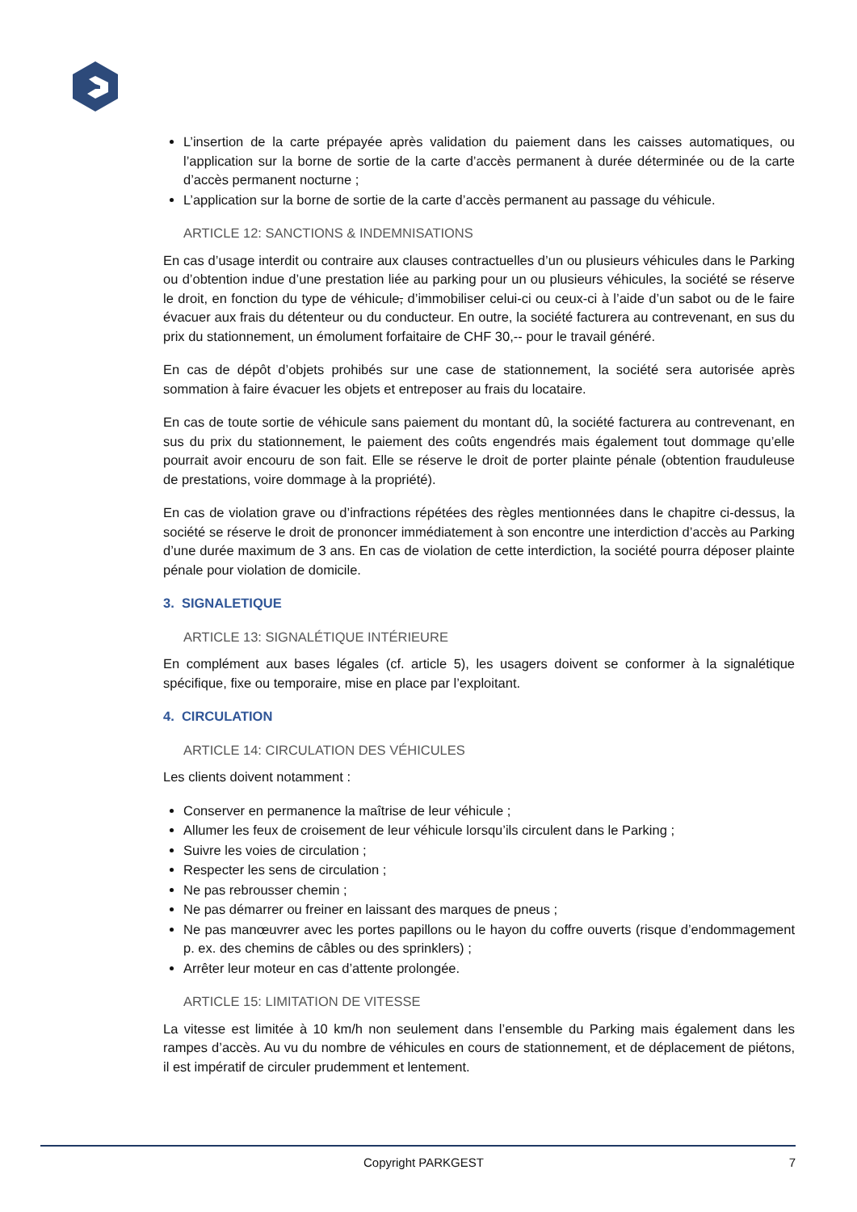L’insertion de la carte prépayée après validation du paiement dans les caisses automatiques, ou l’application sur la borne de sortie de la carte d’accès permanent à durée déterminée ou de la carte d’accès permanent nocturne ;
L’application sur la borne de sortie de la carte d’accès permanent au passage du véhicule.
ARTICLE 12: SANCTIONS & INDEMNISATIONS
En cas d’usage interdit ou contraire aux clauses contractuelles d’un ou plusieurs véhicules dans le Parking ou d’obtention indue d’une prestation liée au parking pour un ou plusieurs véhicules, la société se réserve le droit, en fonction du type de véhicule, d’immobiliser celui-ci ou ceux-ci à l’aide d’un sabot ou de le faire évacuer aux frais du détenteur ou du conducteur. En outre, la société facturera au contrevenant, en sus du prix du stationnement, un émolument forfaitaire de CHF 30,-- pour le travail généré.
En cas de dépôt d’objets prohibés sur une case de stationnement, la société sera autorisée après sommation à faire évacuer les objets et entreposer au frais du locataire.
En cas de toute sortie de véhicule sans paiement du montant dû, la société facturera au contrevenant, en sus du prix du stationnement, le paiement des coûts engendrés mais également tout dommage qu’elle pourrait avoir encouru de son fait. Elle se réserve le droit de porter plainte pénale (obtention frauduleuse de prestations, voire dommage à la propriété).
En cas de violation grave ou d’infractions répétées des règles mentionnées dans le chapitre ci-dessus, la société se réserve le droit de prononcer immédiatement à son encontre une interdiction d’accès au Parking d’une durée maximum de 3 ans. En cas de violation de cette interdiction, la société pourra déposer plainte pénale pour violation de domicile.
3. SIGNALETIQUE
ARTICLE 13: SIGNALÉTIQUE INTÉRIEURE
En complément aux bases légales (cf. article 5), les usagers doivent se conformer à la signalétique spécifique, fixe ou temporaire, mise en place par l’exploitant.
4. CIRCULATION
ARTICLE 14: CIRCULATION DES VÉHICULES
Les clients doivent notamment :
Conserver en permanence la maîtrise de leur véhicule ;
Allumer les feux de croisement de leur véhicule lorsqu’ils circulent dans le Parking ;
Suivre les voies de circulation ;
Respecter les sens de circulation ;
Ne pas rebrousser chemin ;
Ne pas démarrer ou freiner en laissant des marques de pneus ;
Ne pas manœuvrer avec les portes papillons ou le hayon du coffre ouverts (risque d’endommagement p. ex. des chemins de câbles ou des sprinklers) ;
Arrêter leur moteur en cas d’attente prolongée.
ARTICLE 15: LIMITATION DE VITESSE
La vitesse est limitée à 10 km/h non seulement dans l’ensemble du Parking mais également dans les rampes d’accès. Au vu du nombre de véhicules en cours de stationnement, et de déplacement de piétons, il est impératif de circuler prudemment et lentement.
Copyright PARKGEST 7